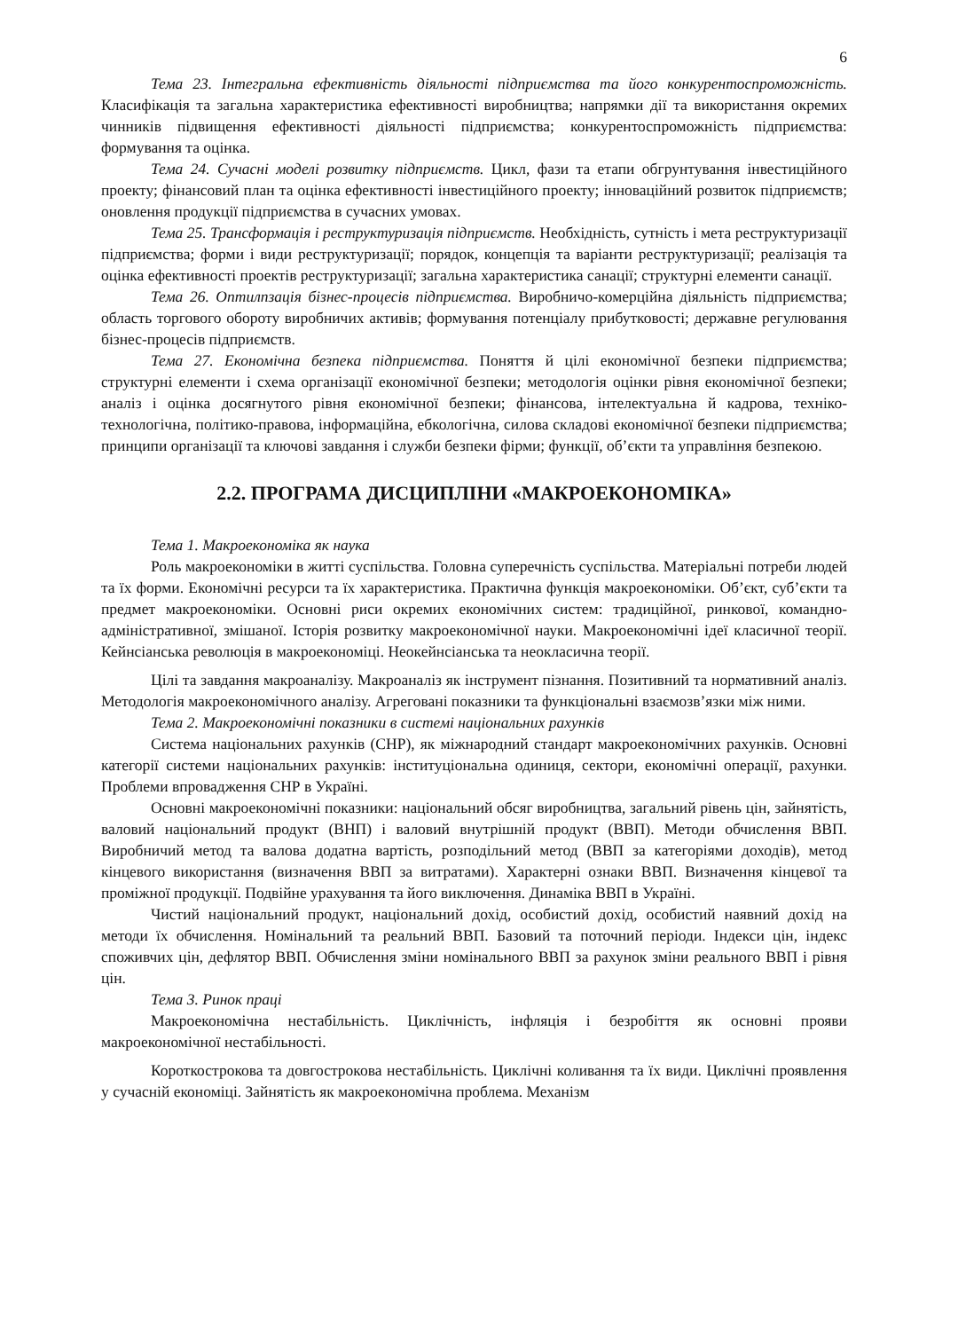6
Тема 23. Інтегральна ефективність діяльності підприємства та його конкурентоспроможність. Класифікація та загальна характеристика ефективності виробництва; напрямки дії та використання окремих чинників підвищення ефективності діяльності підприємства; конкурентоспроможність підприємства: формування та оцінка.
Тема 24. Сучасні моделі розвитку підприємств. Цикл, фази та етапи обгрунтування інвестиційного проекту; фінансовий план та оцінка ефективності інвестиційного проекту; інноваційний розвиток підприємств; оновлення продукції підприємства в сучасних умовах.
Тема 25. Трансформація і реструктуризація підприємств. Необхідність, сутність і мета реструктуризації підприємства; форми і види реструктуризації; порядок, концепція та варіанти реструктуризації; реалізація та оцінка ефективності проектів реструктуризації; загальна характеристика санації; структурні елементи санації.
Тема 26. Оптилпзація бізнес-процесів підприємства. Виробничо-комерційна діяльність підприємства; область торгового обороту виробничих активів; формування потенціалу прибутковості; державне регулювання бізнес-процесів підприємств.
Тема 27. Економічна безпека підприємства. Поняття й цілі економічної безпеки підприємства; структурні елементи і схема організації економічної безпеки; методологія оцінки рівня економічної безпеки; аналіз і оцінка досягнутого рівня економічної безпеки; фінансова, інтелектуальна й кадрова, техніко-технологічна, політико-правова, інформаційна, ебкологічна, силова складові економічної безпеки підприємства; принципи організації та ключові завдання і служби безпеки фірми; функції, об’єкти та управління безпекою.
2.2. ПРОГРАМА ДИСЦИПЛІНИ «МАКРОЕКОНОМІКА»
Тема 1. Макроекономіка як наука
Роль макроекономіки в житті суспільства. Головна суперечність суспільства. Матеріальні потреби людей та їх форми. Економічні ресурси та їх характеристика. Практична функція макроекономіки. Об’єкт, суб’єкти та предмет макроекономіки. Основні риси окремих економічних систем: традиційної, ринкової, командно-адміністративної, змішаної. Історія розвитку макроекономічної науки. Макроекономічні ідеї класичної теорії. Кейнсіанська революція в макроекономіці. Неокейнсіанська та неокласична теорії.
Цілі та завдання макроаналізу. Макроаналіз як інструмент пізнання. Позитивний та нормативний аналіз. Методологія макроекономічного аналізу. Агреговані показники та функціональні взаємозв’язки між ними.
Тема 2. Макроекономічні показники в системі національних рахунків
Система національних рахунків (СНР), як міжнародний стандарт макроекономічних рахунків. Основні категорії системи національних рахунків: інституціональна одиниця, сектори, економічні операції, рахунки. Проблеми впровадження СНР в Україні.
Основні макроекономічні показники: національний обсяг виробництва, загальний рівень цін, зайнятість, валовий національний продукт (ВНП) і валовий внутрішній продукт (ВВП). Методи обчислення ВВП. Виробничий метод та валова додатна вартість, розподільний метод (ВВП за категоріями доходів), метод кінцевого використання (визначення ВВП за витратами). Характерні ознаки ВВП. Визначення кінцевої та проміжної продукції. Подвійне урахування та його виключення. Динаміка ВВП в Україні.
Чистий національний продукт, національний дохід, особистий дохід, особистий наявний дохід на методи їх обчислення. Номінальний та реальний ВВП. Базовий та поточний періоди. Індекси цін, індекс споживчих цін, дефлятор ВВП. Обчислення зміни номінального ВВП за рахунок зміни реального ВВП і рівня цін.
Тема 3. Ринок праці
Макроекономічна нестабільність. Циклічність, інфляція і безробіття як основні прояви макроекономічної нестабільності.
Короткострокова та довгострокова нестабільність. Циклічні коливання та їх види. Циклічні проявлення у сучасній економіці. Зайнятість як макроекономічна проблема. Механізм